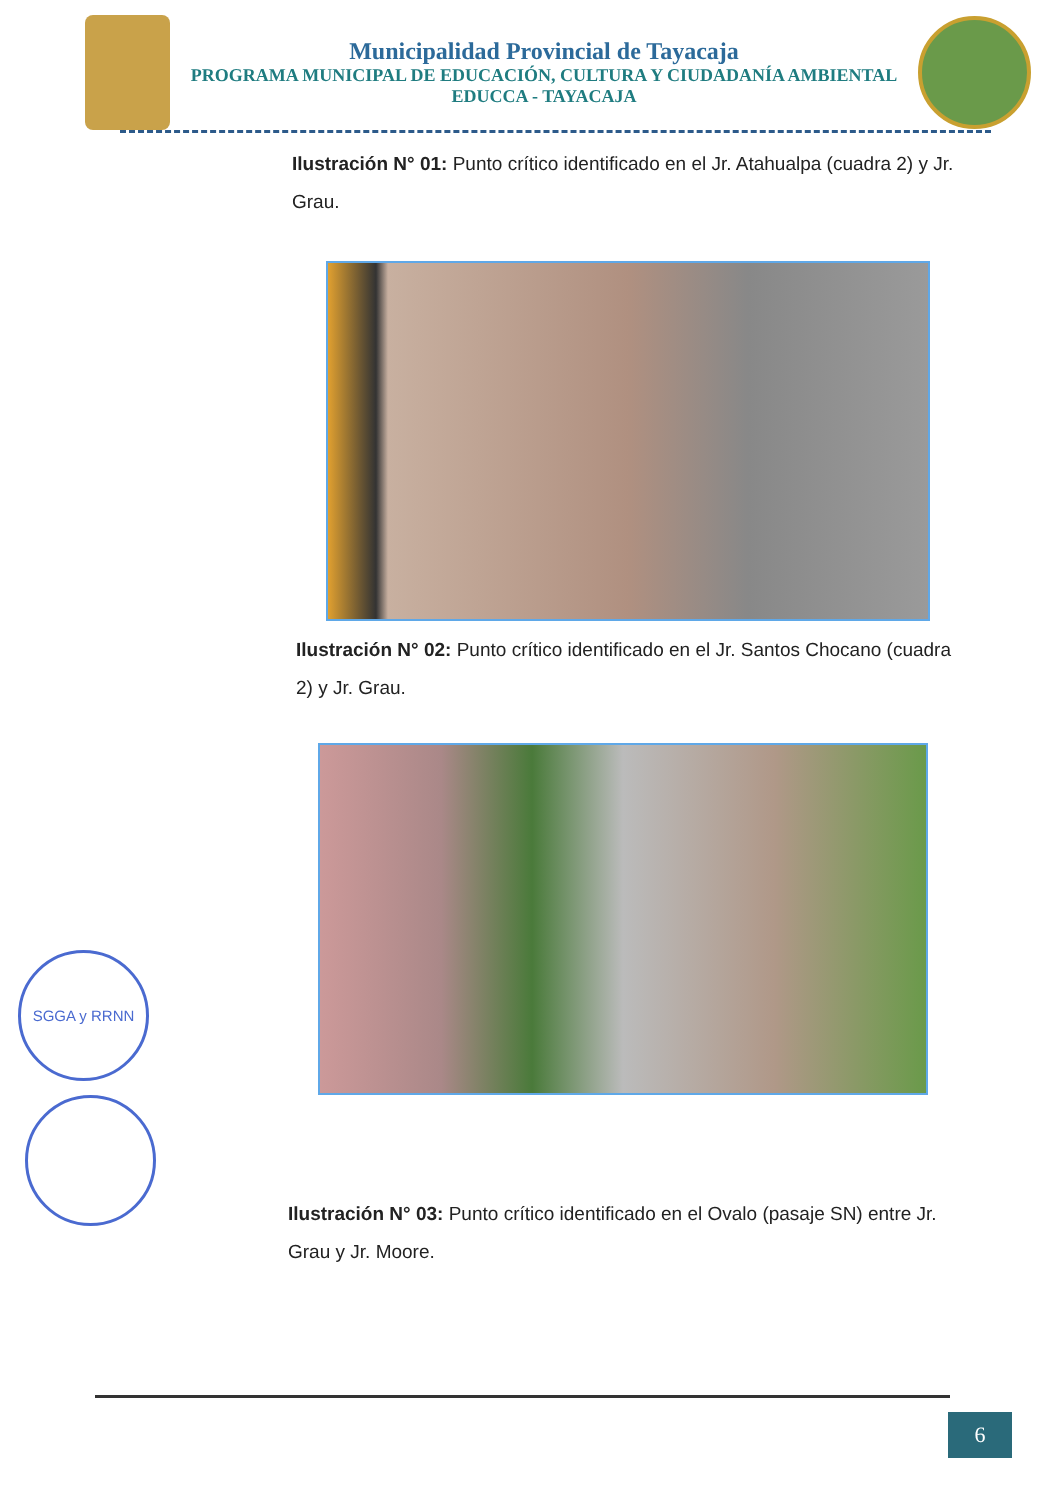Municipalidad Provincial de Tayacaja
PROGRAMA MUNICIPAL DE EDUCACIÓN, CULTURA Y CIUDADANÍA AMBIENTAL
EDUCCA - TAYACAJA
Ilustración N° 01: Punto crítico identificado en el Jr. Atahualpa (cuadra 2) y Jr. Grau.
Ilustración N° 02: Punto crítico identificado en el Jr. Santos Chocano (cuadra 2) y Jr. Grau.
Ilustración N° 03: Punto crítico identificado en el Ovalo (pasaje SN) entre Jr. Grau y Jr. Moore.
SGGA y RRNN
6